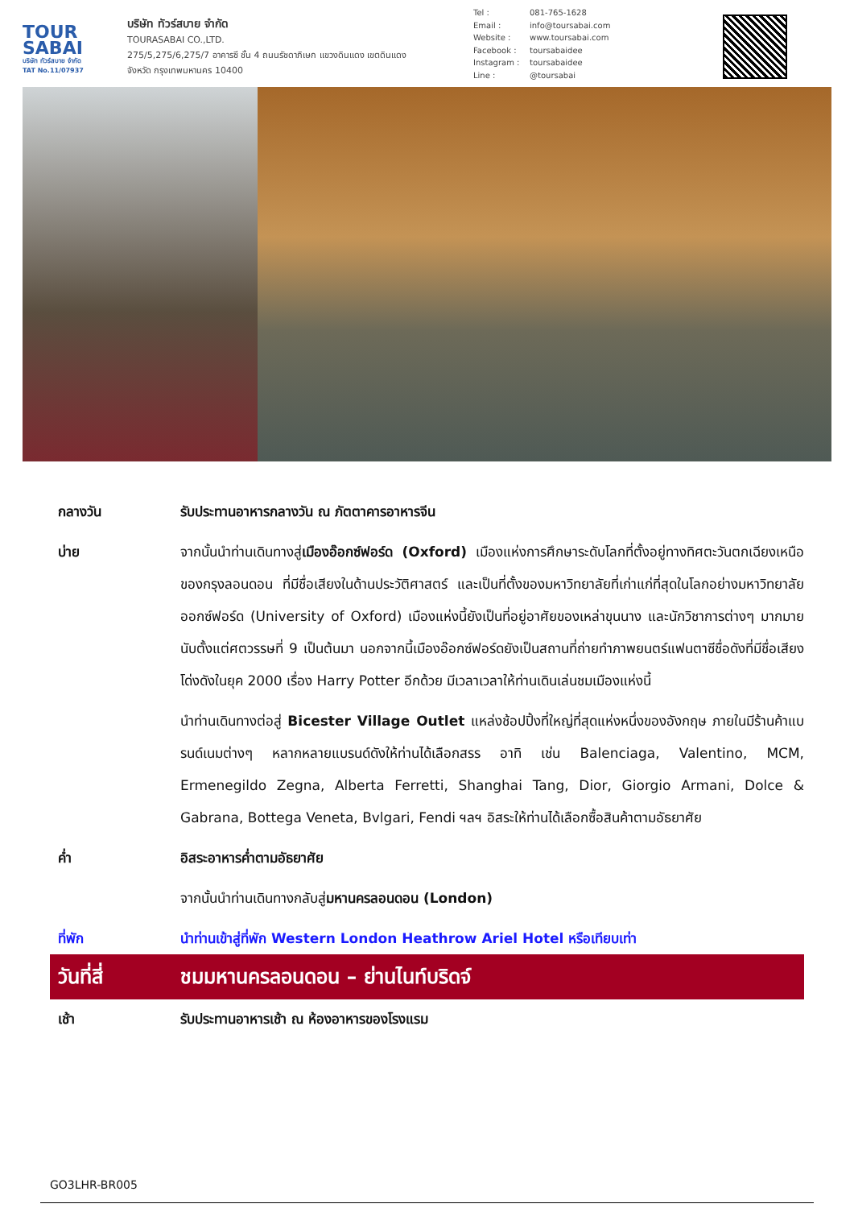TOUR
SABAI
บริษัท ทัวร์สบาย จำกัด
TAT No.11/07937
บริษัท ทัวร์สบาย จำกัด
TOURASABAI CO.,LTD.
275/5,275/6,275/7 อาคารซี ชั้น 4 ถนนรัชดาภิเษก แขวงดินแดง เขตดินแดง
จังหวัด กรุงเทพมหานคร 10400
Tel : 081-765-1628
Email : info@toursabai.com
Website : www.toursabai.com
Facebook : toursabaidee
Instagram : toursabaidee
Line : @toursabai
กลางวัน รับประทานอาหารกลางวัน ณ ภัตตาคารอาหารจีน
บ่าย จากนั้นนำท่านเดินทางสู่เมืองอ๊อกซ์ฟอร์ด (Oxford) เมืองแห่งการศึกษาระดับโลกที่ตั้งอยู่ทางทิศตะวันตกเฉียงเหนือของกรุงลอนดอน ที่มีชื่อเสียงในด้านประวัติศาสตร์ และเป็นที่ตั้งของมหาวิทยาลัยที่เก่าแก่ที่สุดในโลกอย่างมหาวิทยาลัยออกซ์ฟอร์ด (University of Oxford) เมืองแห่งนี้ยังเป็นที่อยู่อาศัยของเหล่าขุนนาง และนักวิชาการต่างๆ มากมาย นับตั้งแต่ศตวรรษที่ 9 เป็นต้นมา นอกจากนี้เมืองอ๊อกซ์ฟอร์ดยังเป็นสถานที่ถ่ายทำภาพยนตร์แฟนตาซีชื่อดังที่มีชื่อเสียงโด่งดังในยุค 2000 เรื่อง Harry Potter อีกด้วย มีเวลาเวลาให้ท่านเดินเล่นชมเมืองแห่งนี้
นำท่านเดินทางต่อสู่ Bicester Village Outlet แหล่งช้อปปิ้งที่ใหญ่ที่สุดแห่งหนึ่งของอังกฤษ ภายในมีร้านค้าแบรนด์เนมต่างๆ หลากหลายแบรนด์ดังให้ท่านได้เลือกสรร อาทิ เช่น Balenciaga, Valentino, MCM, Ermenegildo Zegna, Alberta Ferretti, Shanghai Tang, Dior, Giorgio Armani, Dolce & Gabrana, Bottega Veneta, Bvlgari, Fendi ฯลฯ อิสระให้ท่านได้เลือกซื้อสินค้าตามอัธยาศัย
ค่ำ อิสระอาหารค่ำตามอัธยาศัย
จากนั้นนำท่านเดินทางกลับสู่มหานครลอนดอน (London)
ที่พัก นำท่านเข้าสู่ที่พัก Western London Heathrow Ariel Hotel หรือเทียบเท่า
วันที่สี่ ชมมหานครลอนดอน – ย่านไนท์บริดจ์
เช้า รับประทานอาหารเช้า ณ ห้องอาหารของโรงแรม
GO3LHR-BR005